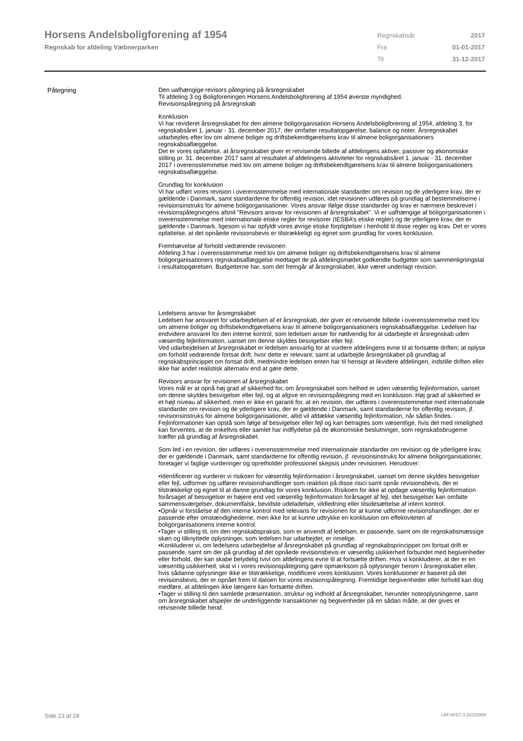Horsens Andelsboligforening af 1954
Regnskab for afdeling Væbnerparken
| Regnskabsår | 2017 |
| Fra | 01-01-2017 |
| Til | 31-12-2017 |
Påtegning
Den uafhængige revisors påtegning på årsregnskabet
Til afdeling 3 og Boligforeningen Horsens Andelsboligforening af 1954 øverste myndighed.
Revisionspåtegning på årsregnskab
Konklusion
Vi har revideret årsregnskabet for den almene boligorganisation Horsens Andelsboligforening af 1954, afdeling 3, for regnskabsåret 1. januar - 31. december 2017, der omfatter resultatopgørelse, balance og noter. Årsregnskabet udarbejdes efter lov om almene boliger og driftsbekendtgørelsens krav til almene boligorganisationers regnskabsaflæggelse.
Det er vores opfattelse, at årsregnskabet giver et retvisende billede af afdelingens aktiver, passiver og økonomiske stilling pr. 31. december 2017 samt af resultatet af afdelingens aktiviteter for regnskabsåret 1. januar - 31. december 2017 i overensstemmelse med lov om almene boliger og driftsbekendtgørelsens krav til almene boligorganisationers regnskabsaflæggelse.
Grundlag for konklusion
Vi har udført vores revision i overensstemmelse med internationale standarder om revision og de yderligere krav, der er gældende i Danmark, samt standarderne for offentlig revision, idet revisionen udføres på grundlag af bestemmelserne i revisionsinstruks for almene boligorganisationer. Vores ansvar ifølge disse standarder og krav er nærmere beskrevet i revisionspåtegningens afsnit ”Revisors ansvar for revisionen af årsregnskabet”. Vi er uafhængige af boligorganisationen i overensstemmelse med internationale etiske regler for revisorer (IESBA’s etiske regler) og de yderligere krav, der er gældende i Danmark, ligesom vi har opfyldt vores øvrige etiske forpligtelser i henhold til disse regler og krav. Det er vores opfattelse, at det opnåede revisionsbevis er tilstrækkeligt og egnet som grundlag for vores konklusion.
Fremhævelse af forhold vedrørende revisionen
Afdeling 3 har i overensstemmelse med lov om almene boliger og driftsbekendtgørelsens krav til almene boligorganisationers regnskabsaflæggelse medtaget de på afdelingsmødet godkendte budgetter som sammenligningstal i resultatopgørelsen. Budgetterne har, som det fremgår af årsregnskabet, ikke været underlagt revision.
Ledelsens ansvar for årsregnskabet
Ledelsen har ansvaret for udarbejdelsen af et årsregnskab, der giver et retvisende billede i overensstemmelse med lov om almene boliger og driftsbekendtgørelsens krav til almene boligorganisationers regnskabsaflæggelse. Ledelsen har endvidere ansvaret for den interne kontrol, som ledelsen anser for nødvendig for at udarbejde et årsregnskab uden væsentlig fejlinformation, uanset om denne skyldes besvigelser eller fejl.
Ved udarbejdelsen af årsregnskabet er ledelsen ansvarlig for at vurdere afdelingens evne til at fortsætte driften; at oplyse om forhold vedrørende fortsat drift, hvor dette er relevant; samt at udarbejde årsregnskabet på grundlag af regnskabsprincippet om fortsat drift, medmindre ledelsen enten har til hensigt at likvidere afdelingen, indstille driften eller ikke har andet realistisk alternativ end at gøre dette.
Revisors ansvar for revisionen af årsregnskabet
Vores mål er at opnå høj grad af sikkerhed for, om årsregnskabet som helhed er uden væsentlig fejlinformation, uanset om denne skyldes besvigelser eller fejl, og at afgive en revisionspåtegning med en konklusion. Høj grad af sikkerhed er et højt niveau af sikkerhed, men er ikke en garanti for, at en revision, der udføres i overensstemmelse med internationale standarder om revision og de yderligere krav, der er gældende i Danmark, samt standarderne for offentlig revision, jf. revisionsinstruks for almene boligorganisationer, altid vil afdække væsentlig fejlinformation, når sådan findes. Fejlinformationer kan opstå som følge af besvigelser eller fejl og kan betragtes som væsentlige, hvis det med rimelighed kan forventes, at de enkeltvis eller samlet har indflydelse på de økonomiske beslutninger, som regnskabsbrugerne træffer på grundlag af årsregnskabet.
Som led i en revision, der udføres i overensstemmelse med internationale standarder om revision og de yderligere krav, der er gældende i Danmark, samt standarderne for offentlig revision, jf. revisionsinstruks for almene boligorganisationer, foretager vi faglige vurderinger og opretholder professionel skepsis under revisionen. Herudover:
•Identificerer og vurderer vi risikoen for væsentlig fejlinformation i årsregnskabet, uanset om denne skyldes besvigelser eller fejl, udformer og udfører revisionshandlinger som reaktion på disse risici samt opnår revisionsbevis, der er tilstrækkeligt og egnet til at danne grundlag for vores konklusion. Risikoen for ikke at opdage væsentlig fejlinformation forårsaget af besvigelser er højere end ved væsentlig fejlinformation forårsaget af fejl, idet besvigelser kan omfatte sammensværgelser, dokumentfalsk, bevidste udeladelser, vildledning eller tilsidesættelse af intern kontrol.
•Opnår vi forståelse af den interne kontrol med relevans for revisionen for at kunne udforme revisionshandlinger, der er passende efter omstændighederne, men ikke for at kunne udtrykke en konklusion om effektiviteten af boligorganisationens interne kontrol.
•Tager vi stilling til, om den regnskabspraksis, som er anvendt af ledelsen, er passende, samt om de regnskabsmæssige skøn og tilknyttede oplysninger, som ledelsen har udarbejdet, er rimelige.
•Konkluderer vi, om ledelsens udarbejdelse af årsregnskabet på grundlag af regnskabsprincippet om fortsat drift er passende, samt om der på grundlag af det opnåede revisionsbevis er væsentlig usikkerhed forbundet med begivenheder eller forhold, der kan skabe betydelig tvivl om afdelingens evne til at fortsætte driften. Hvis vi konkluderer, at der er en væsentlig usikkerhed, skal vi i vores revisionspåtegning gøre opmærksom på oplysninger herom i årsregnskabet eller, hvis sådanne oplysninger ikke er tilstrækkelige, modificere vores konklusion. Vores konklusioner er baseret på det revisionsbevis, der er opnået frem til datoen for vores revisionspåtegning. Fremtidige begivenheder eller forhold kan dog medføre, at afdelingen ikke længere kan fortsætte driften.
•Tager vi stilling til den samlede præsentation, struktur og indhold af årsregnskabet, herunder noteoplysningerne, samt om årsregnskabet afspejler de underliggende transaktioner og begivenheder på en sådan måde, at der gives et retvisende billede heraf.
Side 23 af 24 LBF.AFD7.3.20220906